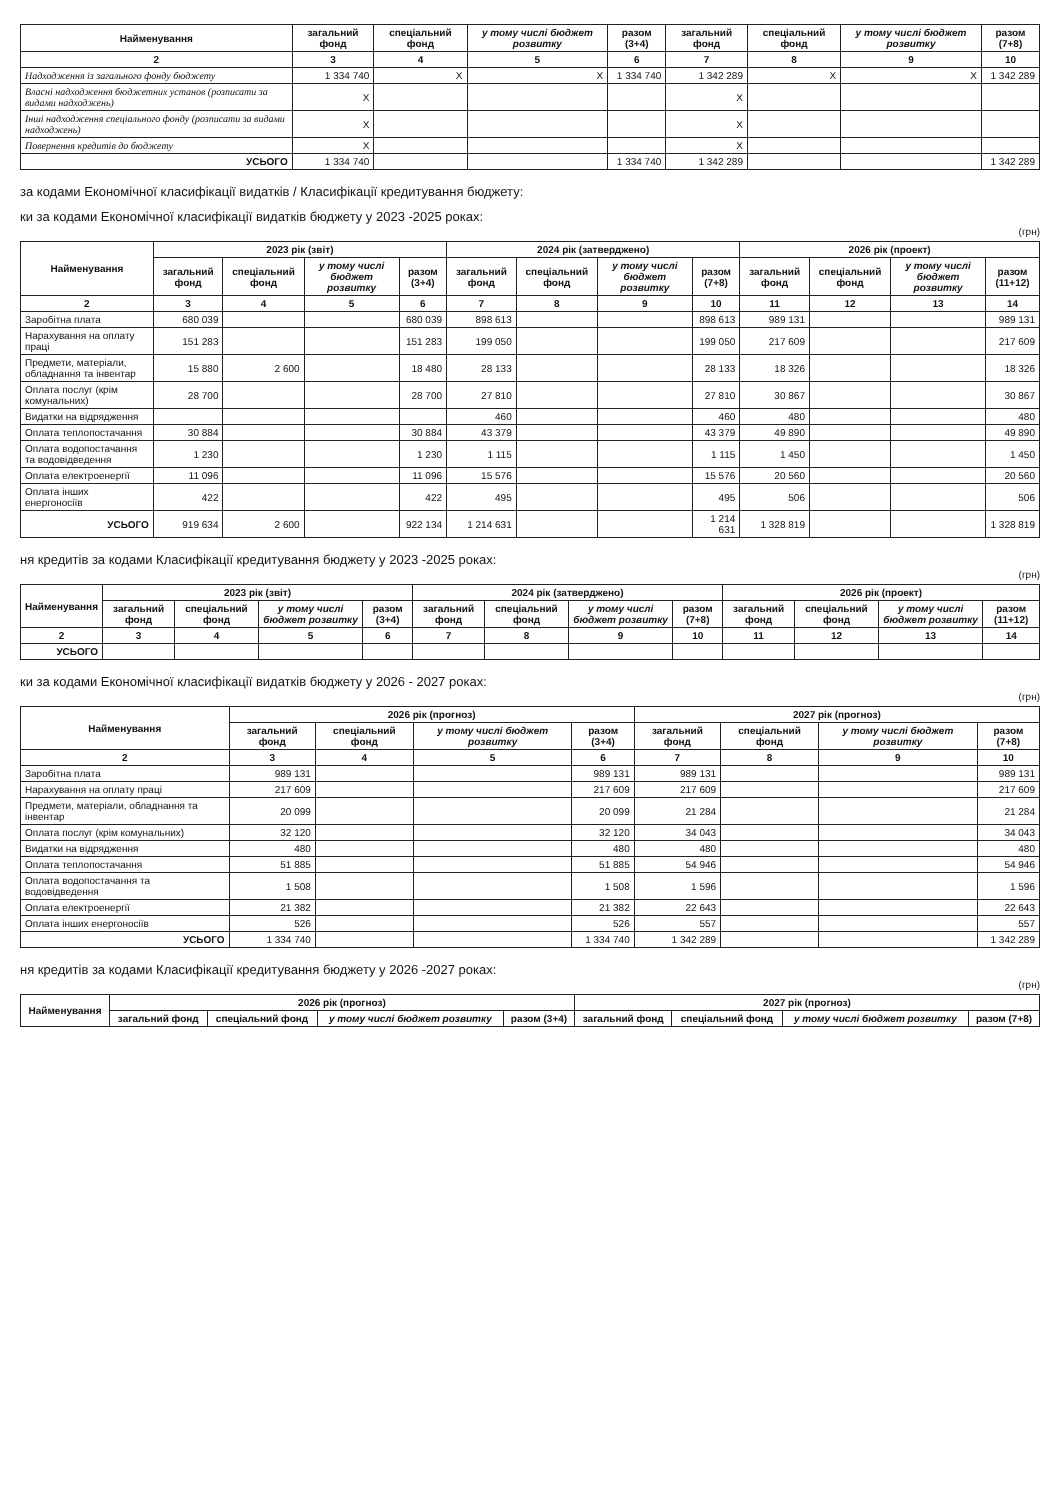| Найменування | загальний фонд | спеціальний фонд | у тому числі бюджет розвитку | разом (3+4) | загальний фонд | спеціальний фонд | у тому числі бюджет розвитку | разом (7+8) |
| --- | --- | --- | --- | --- | --- | --- | --- | --- |
| 2 | 3 | 4 | 5 | 6 | 7 | 8 | 9 | 10 |
| Надходження із загального фонду бюджету | 1 334 740 | X | X | 1 334 740 | 1 342 289 | X | X | 1 342 289 |
| Власні надходження бюджетних установ (розписати за видами надходжень) | X | | | | X | | | |
| Інші надходження спеціального фонду (розписати за видами надходжень) | X | | | | X | | | |
| Повернення кредитів до бюджету | X | | | | X | | | |
| УСЬОГО | 1 334 740 | | | 1 334 740 | 1 342 289 | | | 1 342 289 |
за кодами Економічної класифікації видатків / Класифікації кредитування бюджету:
ки за кодами Економічної класифікації видатків бюджету у 2023 -2025 роках:
(грн)
| Найменування | 2023 рік (звіт) | | | | 2024 рік (затверджено) | | | | 2026 рік (проект) | | | |
| --- | --- | --- | --- | --- | --- | --- | --- | --- | --- | --- | --- | --- |
| | загальний фонд | спеціальний фонд | у тому числі бюджет розвитку | разом (3+4) | загальний фонд | спеціальний фонд | у тому числі бюджет розвитку | разом (7+8) | загальний фонд | спеціальний фонд | у тому числі бюджет розвитку | разом (11+12) |
| 2 | 3 | 4 | 5 | 6 | 7 | 8 | 9 | 10 | 11 | 12 | 13 | 14 |
| Заробітна плата | 680 039 | | | 680 039 | 898 613 | | | 898 613 | 989 131 | | | 989 131 |
| Нарахування на оплату праці | 151 283 | | | 151 283 | 199 050 | | | 199 050 | 217 609 | | | 217 609 |
| Предмети, матеріали, обладнання та інвентар | 15 880 | 2 600 | | 18 480 | 28 133 | | | 28 133 | 18 326 | | | 18 326 |
| Оплата послуг (крім комунальних) | 28 700 | | | 28 700 | 27 810 | | | 27 810 | 30 867 | | | 30 867 |
| Видатки на відрядження | | | | | 460 | | | 460 | 480 | | | 480 |
| Оплата теплопостачання | 30 884 | | | 30 884 | 43 379 | | | 43 379 | 49 890 | | | 49 890 |
| Оплата водопостачання та водовідведення | 1 230 | | | 1 230 | 1 115 | | | 1 115 | 1 450 | | | 1 450 |
| Оплата електроенергії | 11 096 | | | 11 096 | 15 576 | | | 15 576 | 20 560 | | | 20 560 |
| Оплата інших енергоносіїв | 422 | | | 422 | 495 | | | 495 | 506 | | | 506 |
| УСЬОГО | 919 634 | 2 600 | | 922 134 | 1 214 631 | | | 1 214 631 | 1 328 819 | | | 1 328 819 |
ня кредитів за кодами Класифікації кредитування бюджету у 2023 -2025 роках:
(грн)
| Найменування | 2023 рік (звіт) | | | | 2024 рік (затверджено) | | | | 2026 рік (проект) | | | |
| --- | --- | --- | --- | --- | --- | --- | --- | --- | --- | --- | --- | --- |
| | загальний фонд | спеціальний фонд | у тому числі бюджет розвитку | разом (3+4) | загальний фонд | спеціальний фонд | у тому числі бюджет розвитку | разом (7+8) | загальний фонд | спеціальний фонд | у тому числі бюджет розвитку | разом (11+12) |
| 2 | 3 | 4 | 5 | 6 | 7 | 8 | 9 | 10 | 11 | 12 | 13 | 14 |
| УСЬОГО | | | | | | | | | | | | |
ки за кодами Економічної класифікації видатків бюджету у 2026 - 2027 роках:
(грн)
| Найменування | 2026 рік (прогноз) | | | | 2027 рік (прогноз) | | | |
| --- | --- | --- | --- | --- | --- | --- | --- | --- |
| | загальний фонд | спеціальний фонд | у тому числі бюджет розвитку | разом (3+4) | загальний фонд | спеціальний фонд | у тому числі бюджет розвитку | разом (7+8) |
| 2 | 3 | 4 | 5 | 6 | 7 | 8 | 9 | 10 |
| Заробітна плата | 989 131 | | | 989 131 | 989 131 | | | 989 131 |
| Нарахування на оплату праці | 217 609 | | | 217 609 | 217 609 | | | 217 609 |
| Предмети, матеріали, обладнання та інвентар | 20 099 | | | 20 099 | 21 284 | | | 21 284 |
| Оплата послуг (крім комунальних) | 32 120 | | | 32 120 | 34 043 | | | 34 043 |
| Видатки на відрядження | 480 | | | 480 | 480 | | | 480 |
| Оплата теплопостачання | 51 885 | | | 51 885 | 54 946 | | | 54 946 |
| Оплата водопостачання та водовідведення | 1 508 | | | 1 508 | 1 596 | | | 1 596 |
| Оплата електроенергії | 21 382 | | | 21 382 | 22 643 | | | 22 643 |
| Оплата інших енергоносіїв | 526 | | | 526 | 557 | | | 557 |
| УСЬОГО | 1 334 740 | | | 1 334 740 | 1 342 289 | | | 1 342 289 |
ня кредитів за кодами Класифікації кредитування бюджету у 2026 -2027 роках:
(грн)
| Найменування | 2026 рік (прогноз) | | | | 2027 рік (прогноз) | | | |
| --- | --- | --- | --- | --- | --- | --- | --- | --- |
| | загальний фонд | спеціальний фонд | у тому числі бюджет розвитку | разом (3+4) | загальний фонд | спеціальний фонд | у тому числі бюджет розвитку | разом (7+8) |